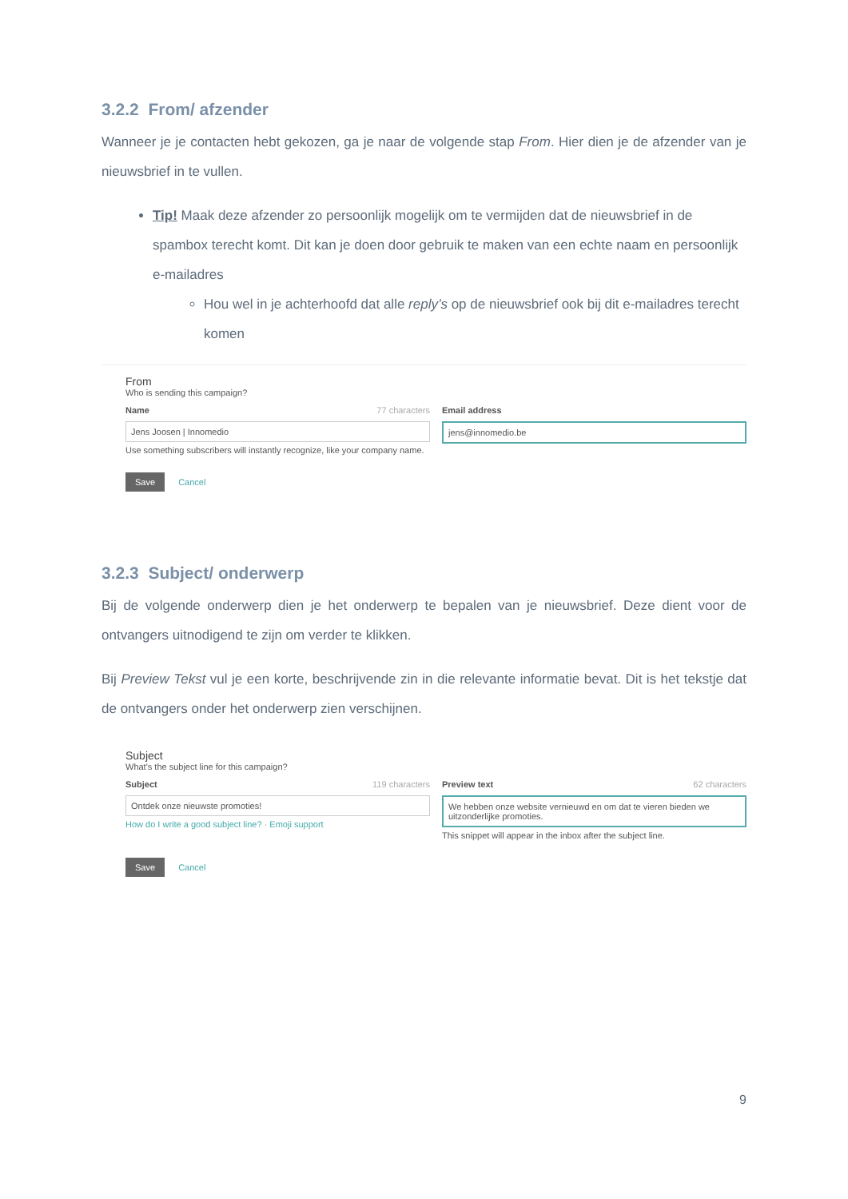3.2.2 From/ afzender
Wanneer je je contacten hebt gekozen, ga je naar de volgende stap From. Hier dien je de afzender van je nieuwsbrief in te vullen.
Tip! Maak deze afzender zo persoonlijk mogelijk om te vermijden dat de nieuwsbrief in de spambox terecht komt. Dit kan je doen door gebruik te maken van een echte naam en persoonlijk e-mailadres
Hou wel in je achterhoofd dat alle reply’s op de nieuwsbrief ook bij dit e-mailadres terecht komen
From
Who is sending this campaign?
Name 77 characters
Jens Joosen | Innomedio
Use something subscribers will instantly recognize, like your company name.
Email address
jens@innomedio.be
Save Cancel
3.2.3 Subject/ onderwerp
Bij de volgende onderwerp dien je het onderwerp te bepalen van je nieuwsbrief. Deze dient voor de ontvangers uitnodigend te zijn om verder te klikken.
Bij Preview Tekst vul je een korte, beschrijvende zin in die relevante informatie bevat. Dit is het tekstje dat de ontvangers onder het onderwerp zien verschijnen.
Subject
What's the subject line for this campaign?
Subject 119 characters
Ontdek onze nieuwste promoties!
How do I write a good subject line? · Emoji support
Preview text 62 characters
We hebben onze website vernieuwd en om dat te vieren bieden we uitzonderlijke promoties.
This snippet will appear in the inbox after the subject line.
Save Cancel
9